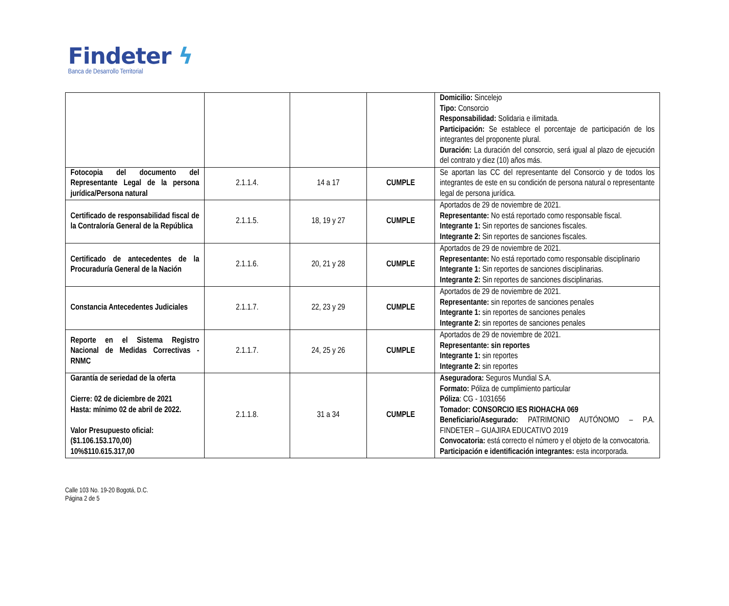Findeter ϟ
Banca de Desarrollo Territorial
| | | | | Domicilio: Sincelejo Tipo: Consorcio Responsabilidad: Solidaria e ilimitada. Participación: Se establece el porcentaje de participación de los integrantes del proponente plural. Duración: La duración del consorcio, será igual al plazo de ejecución del contrato y diez (10) años más. |
| Fotocopia del documento del Representante Legal de la persona jurídica/Persona natural | 2.1.1.4. | 14 a 17 | CUMPLE | Se aportan las CC del representante del Consorcio y de todos los integrantes de este en su condición de persona natural o representante legal de persona jurídica. |
| Certificado de responsabilidad fiscal de la Contraloría General de la República | 2.1.1.5. | 18, 19 y 27 | CUMPLE | Aportados de 29 de noviembre de 2021. Representante: No está reportado como responsable fiscal. Integrante 1: Sin reportes de sanciones fiscales. Integrante 2: Sin reportes de sanciones fiscales. |
| Certificado de antecedentes de la Procuraduría General de la Nación | 2.1.1.6. | 20, 21 y 28 | CUMPLE | Aportados de 29 de noviembre de 2021. Representante: No está reportado como responsable disciplinario Integrante 1: Sin reportes de sanciones disciplinarias. Integrante 2: Sin reportes de sanciones disciplinarias. |
| Constancia Antecedentes Judiciales | 2.1.1.7. | 22, 23 y 29 | CUMPLE | Aportados de 29 de noviembre de 2021. Representante: sin reportes de sanciones penales Integrante 1: sin reportes de sanciones penales Integrante 2: sin reportes de sanciones penales |
| Reporte en el Sistema Registro Nacional de Medidas Correctivas - RNMC | 2.1.1.7. | 24, 25 y 26 | CUMPLE | Aportados de 29 de noviembre de 2021. Representante: sin reportes Integrante 1: sin reportes Integrante 2: sin reportes |
| Garantía de seriedad de la oferta Cierre: 02 de diciembre de 2021 Hasta: mínimo 02 de abril de 2022. Valor Presupuesto oficial: ($1.106.153.170,00) 10%$110.615.317,00 | 2.1.1.8. | 31 a 34 | CUMPLE | Aseguradora: Seguros Mundial S.A. Formato: Póliza de cumplimiento particular Póliza : CG - 1031656 Tomador: CONSORCIO IES RIOHACHA 069 Beneficiario/Asegurado: PATRIMONIO AUTÓNOMO – P.A. FINDETER – GUAJIRA EDUCATIVO 2019 Convocatoria: está correcto el número y el objeto de la convocatoria. Participación e identificación integrantes: esta incorporada. |
Calle 103 No. 19-20 Bogotá, D.C.
Página 2 de 5